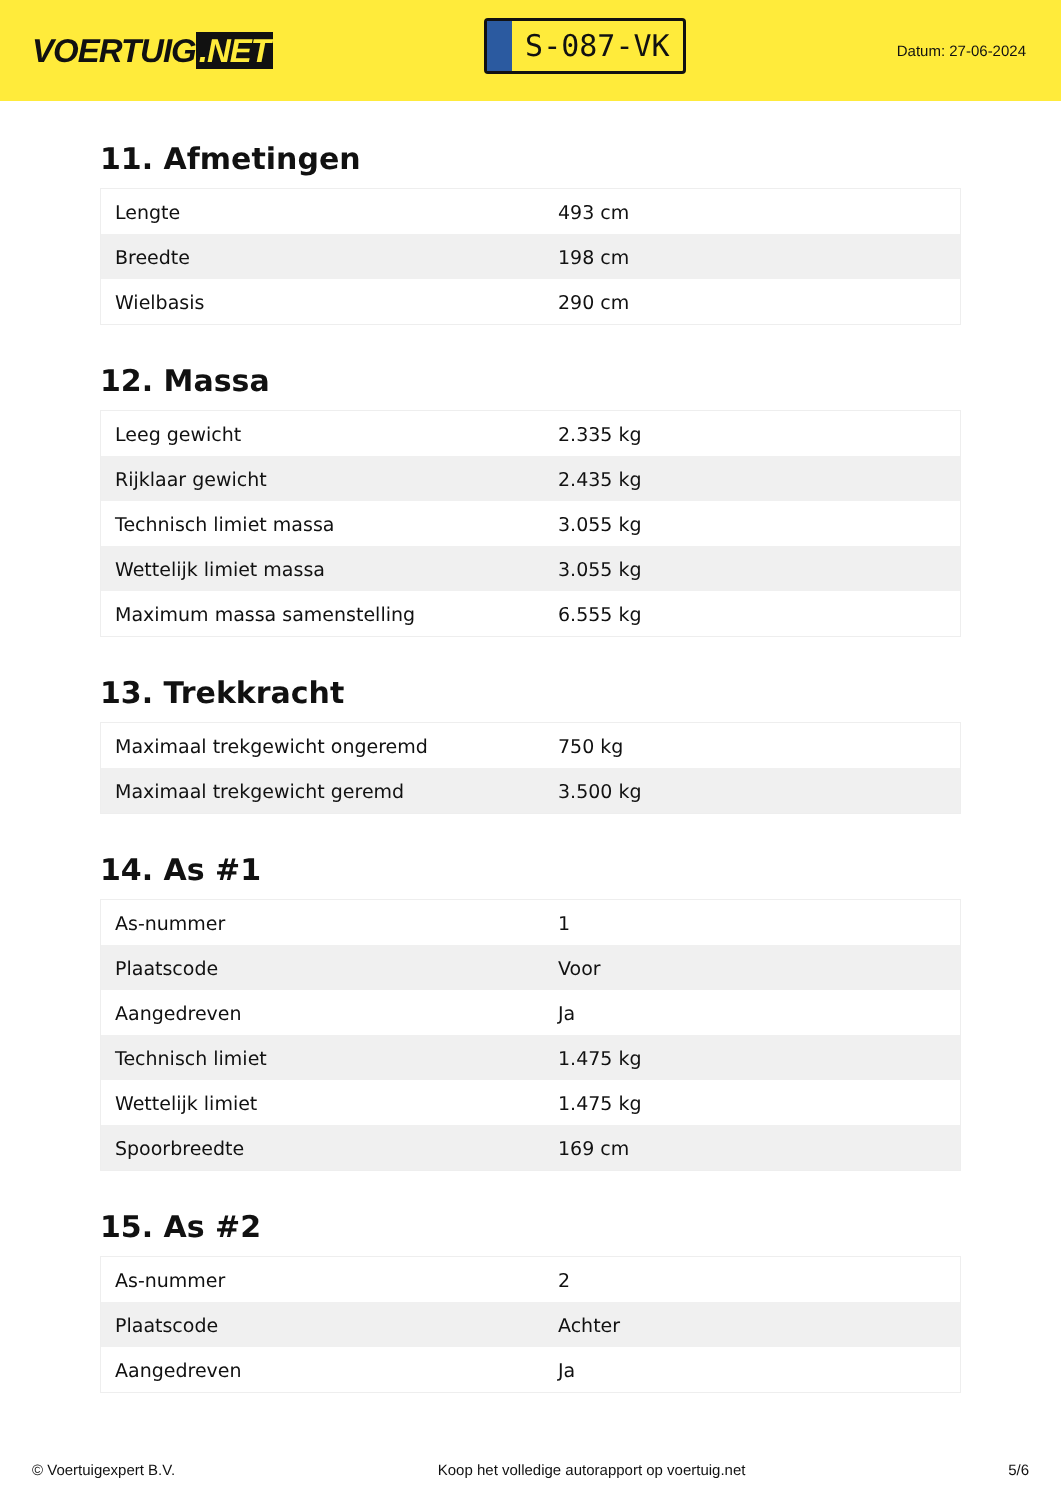VOERTUIG.NET
S-087-VK
Datum: 27-06-2024
11. Afmetingen
| Lengte | 493 cm |
| Breedte | 198 cm |
| Wielbasis | 290 cm |
12. Massa
| Leeg gewicht | 2.335 kg |
| Rijklaar gewicht | 2.435 kg |
| Technisch limiet massa | 3.055 kg |
| Wettelijk limiet massa | 3.055 kg |
| Maximum massa samenstelling | 6.555 kg |
13. Trekkracht
| Maximaal trekgewicht ongeremd | 750 kg |
| Maximaal trekgewicht geremd | 3.500 kg |
14. As #1
| As-nummer | 1 |
| Plaatscode | Voor |
| Aangedreven | Ja |
| Technisch limiet | 1.475 kg |
| Wettelijk limiet | 1.475 kg |
| Spoorbreedte | 169 cm |
15. As #2
| As-nummer | 2 |
| Plaatscode | Achter |
| Aangedreven | Ja |
© Voertuigexpert B.V. Koop het volledige autorapport op voertuig.net 5/6